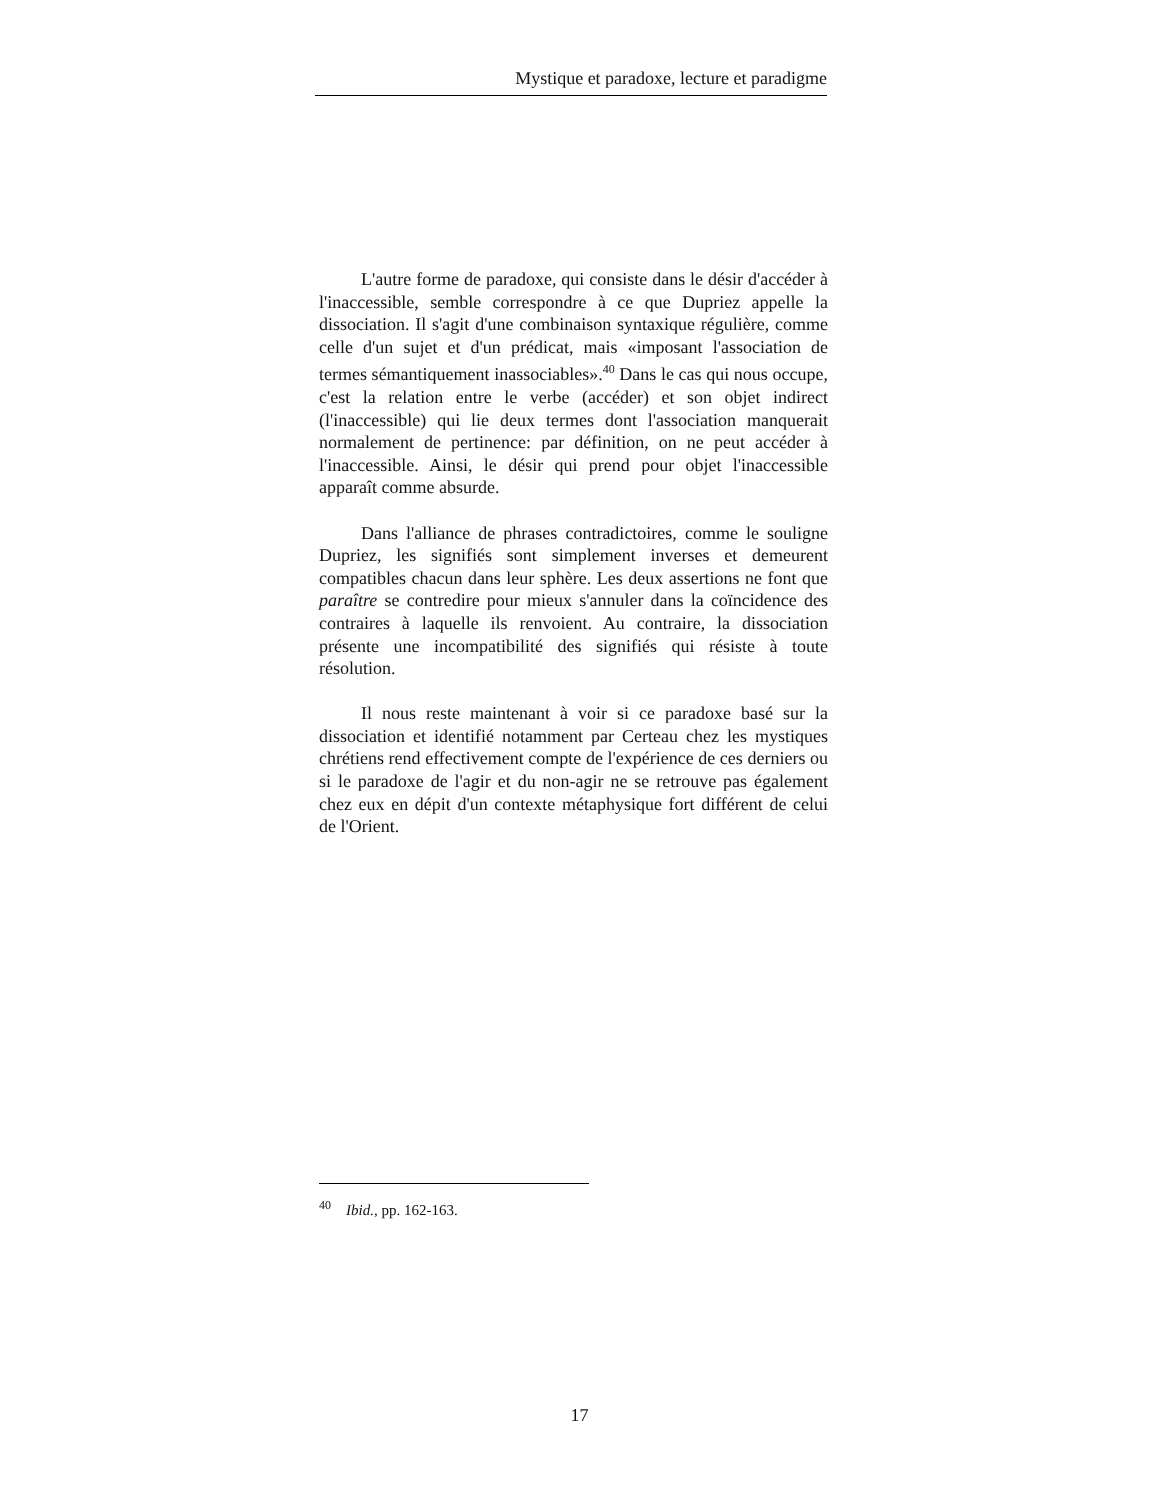Mystique et paradoxe, lecture et paradigme
L'autre forme de paradoxe, qui consiste dans le désir d'accéder à l'inaccessible, semble correspondre à ce que Dupriez appelle la dissociation. Il s'agit d'une combinaison syntaxique régulière, comme celle d'un sujet et d'un prédicat, mais «imposant l'association de termes sémantiquement inassociables».<sup>40</sup> Dans le cas qui nous occupe, c'est la relation entre le verbe (accéder) et son objet indirect (l'inaccessible) qui lie deux termes dont l'association manquerait normalement de pertinence: par définition, on ne peut accéder à l'inaccessible. Ainsi, le désir qui prend pour objet l'inaccessible apparaît comme absurde.
Dans l'alliance de phrases contradictoires, comme le souligne Dupriez, les signifiés sont simplement inverses et demeurent compatibles chacun dans leur sphère. Les deux assertions ne font que paraître se contredire pour mieux s'annuler dans la coïncidence des contraires à laquelle ils renvoient. Au contraire, la dissociation présente une incompatibilité des signifiés qui résiste à toute résolution.
Il nous reste maintenant à voir si ce paradoxe basé sur la dissociation et identifié notamment par Certeau chez les mystiques chrétiens rend effectivement compte de l'expérience de ces derniers ou si le paradoxe de l'agir et du non-agir ne se retrouve pas également chez eux en dépit d'un contexte métaphysique fort différent de celui de l'Orient.
<sup>40</sup> Ibid., pp. 162-163.
17